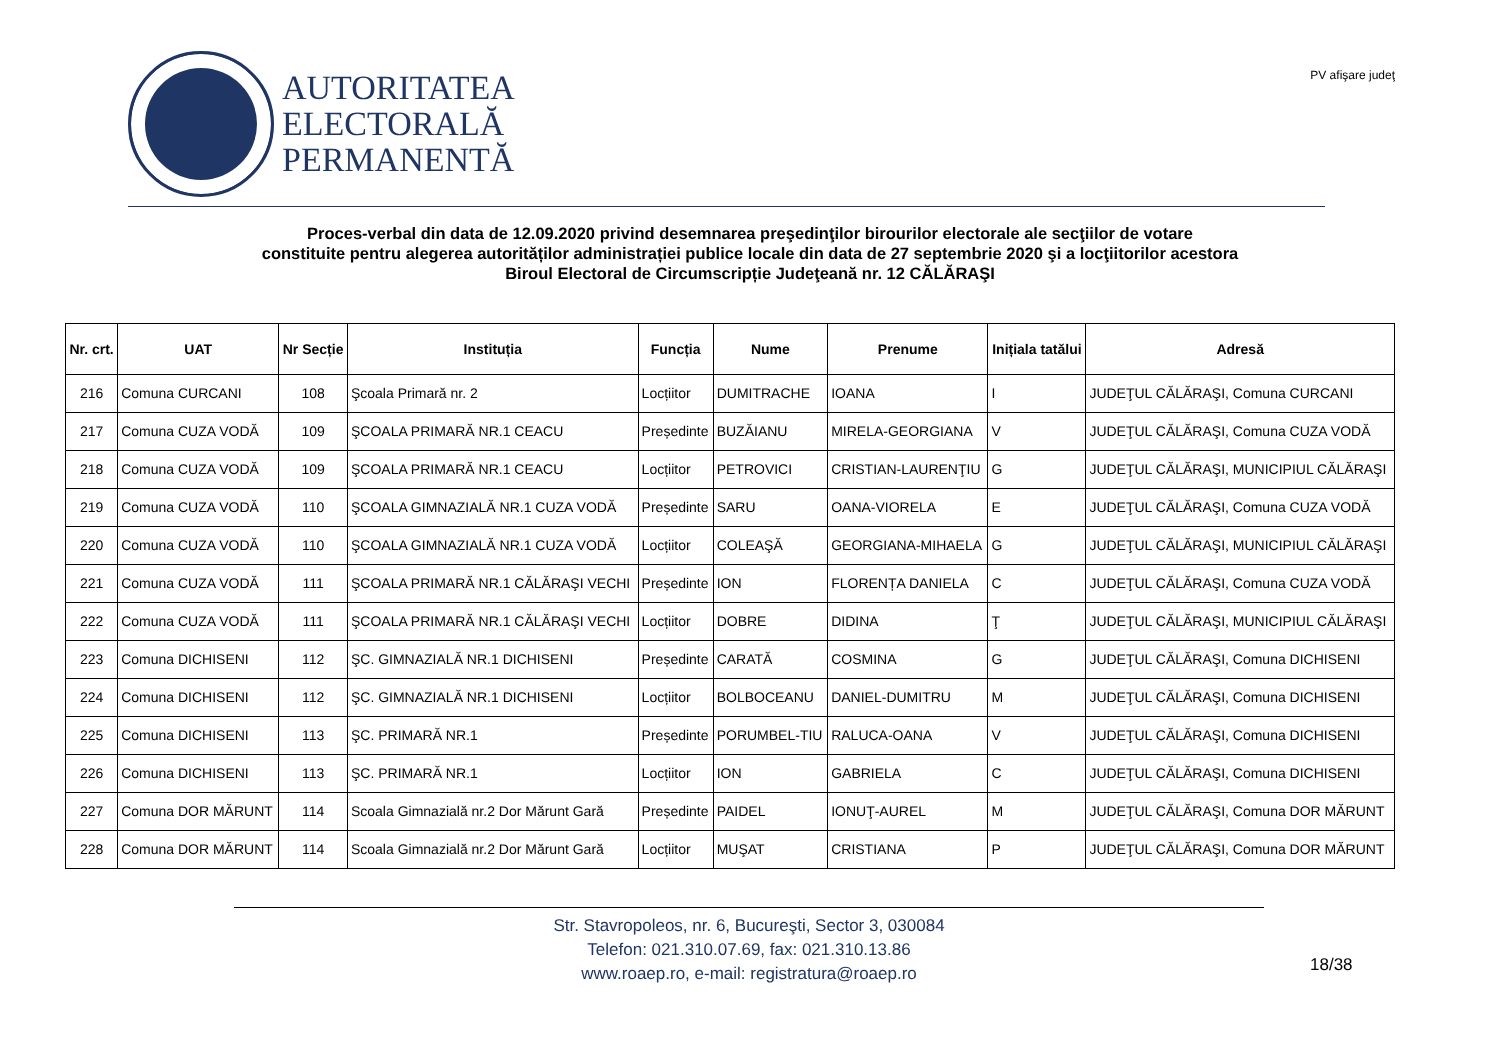AUTORITATEA
ELECTORALĂ
PERMANENTĂ
PV afişare judeţ
Proces-verbal din data de 12.09.2020 privind desemnarea preşedinţilor birourilor electorale ale secţiilor de votare
constituite pentru alegerea autorităților administrației publice locale din data de 27 septembrie 2020 şi a locţiitorilor acestora
Biroul Electoral de Circumscripție Judeţeană nr. 12 CĂLĂRAŞI
| Nr. crt. | UAT | Nr Secție | Instituția | Funcția | Nume | Prenume | Inițiala tatălui | Adresă |
| --- | --- | --- | --- | --- | --- | --- | --- | --- |
| 216 | Comuna CURCANI | 108 | Şcoala Primară nr. 2 | Locțiitor | DUMITRACHE | IOANA | I | JUDEŢUL CĂLĂRAŞI, Comuna CURCANI |
| 217 | Comuna CUZA VODĂ | 109 | ŞCOALA PRIMARĂ NR.1 CEACU | Președinte | BUZĂIANU | MIRELA-GEORGIANA | V | JUDEŢUL CĂLĂRAŞI, Comuna CUZA VODĂ |
| 218 | Comuna CUZA VODĂ | 109 | ŞCOALA PRIMARĂ NR.1 CEACU | Locțiitor | PETROVICI | CRISTIAN-LAURENŢIU | G | JUDEŢUL CĂLĂRAŞI, MUNICIPIUL CĂLĂRAŞI |
| 219 | Comuna CUZA VODĂ | 110 | ŞCOALA GIMNAZIALĂ NR.1 CUZA VODĂ | Președinte | SARU | OANA-VIORELA | E | JUDEŢUL CĂLĂRAŞI, Comuna CUZA VODĂ |
| 220 | Comuna CUZA VODĂ | 110 | ŞCOALA GIMNAZIALĂ NR.1 CUZA VODĂ | Locțiitor | COLEAŞĂ | GEORGIANA-MIHAELA | G | JUDEŢUL CĂLĂRAŞI, MUNICIPIUL CĂLĂRAŞI |
| 221 | Comuna CUZA VODĂ | 111 | ŞCOALA PRIMARĂ NR.1 CĂLĂRAŞI VECHI | Președinte | ION | FLORENȚA DANIELA | C | JUDEŢUL CĂLĂRAŞI, Comuna CUZA VODĂ |
| 222 | Comuna CUZA VODĂ | 111 | ŞCOALA PRIMARĂ NR.1 CĂLĂRAŞI VECHI | Locțiitor | DOBRE | DIDINA | Ţ | JUDEŢUL CĂLĂRAŞI, MUNICIPIUL CĂLĂRAŞI |
| 223 | Comuna DICHISENI | 112 | ŞC. GIMNAZIALĂ NR.1 DICHISENI | Președinte | CARATĂ | COSMINA | G | JUDEŢUL CĂLĂRAŞI, Comuna DICHISENI |
| 224 | Comuna DICHISENI | 112 | ŞC. GIMNAZIALĂ NR.1 DICHISENI | Locțiitor | BOLBOCEANU | DANIEL-DUMITRU | M | JUDEŢUL CĂLĂRAŞI, Comuna DICHISENI |
| 225 | Comuna DICHISENI | 113 | ŞC. PRIMARĂ NR.1 | Președinte | PORUMBEL-TIU | RALUCA-OANA | V | JUDEŢUL CĂLĂRAŞI, Comuna DICHISENI |
| 226 | Comuna DICHISENI | 113 | ŞC. PRIMARĂ NR.1 | Locțiitor | ION | GABRIELA | C | JUDEŢUL CĂLĂRAŞI, Comuna DICHISENI |
| 227 | Comuna DOR MĂRUNT | 114 | Scoala Gimnazială nr.2 Dor Mărunt Gară | Președinte | PAIDEL | IONUŢ-AUREL | M | JUDEŢUL CĂLĂRAŞI, Comuna DOR MĂRUNT |
| 228 | Comuna DOR MĂRUNT | 114 | Scoala Gimnazială nr.2 Dor Mărunt Gară | Locțiitor | MUŞAT | CRISTIANA | P | JUDEŢUL CĂLĂRAŞI, Comuna DOR MĂRUNT |
Str. Stavropoleos, nr. 6, Bucureşti, Sector 3, 030084
Telefon: 021.310.07.69, fax: 021.310.13.86
www.roaep.ro, e-mail: registratura@roaep.ro
18/38